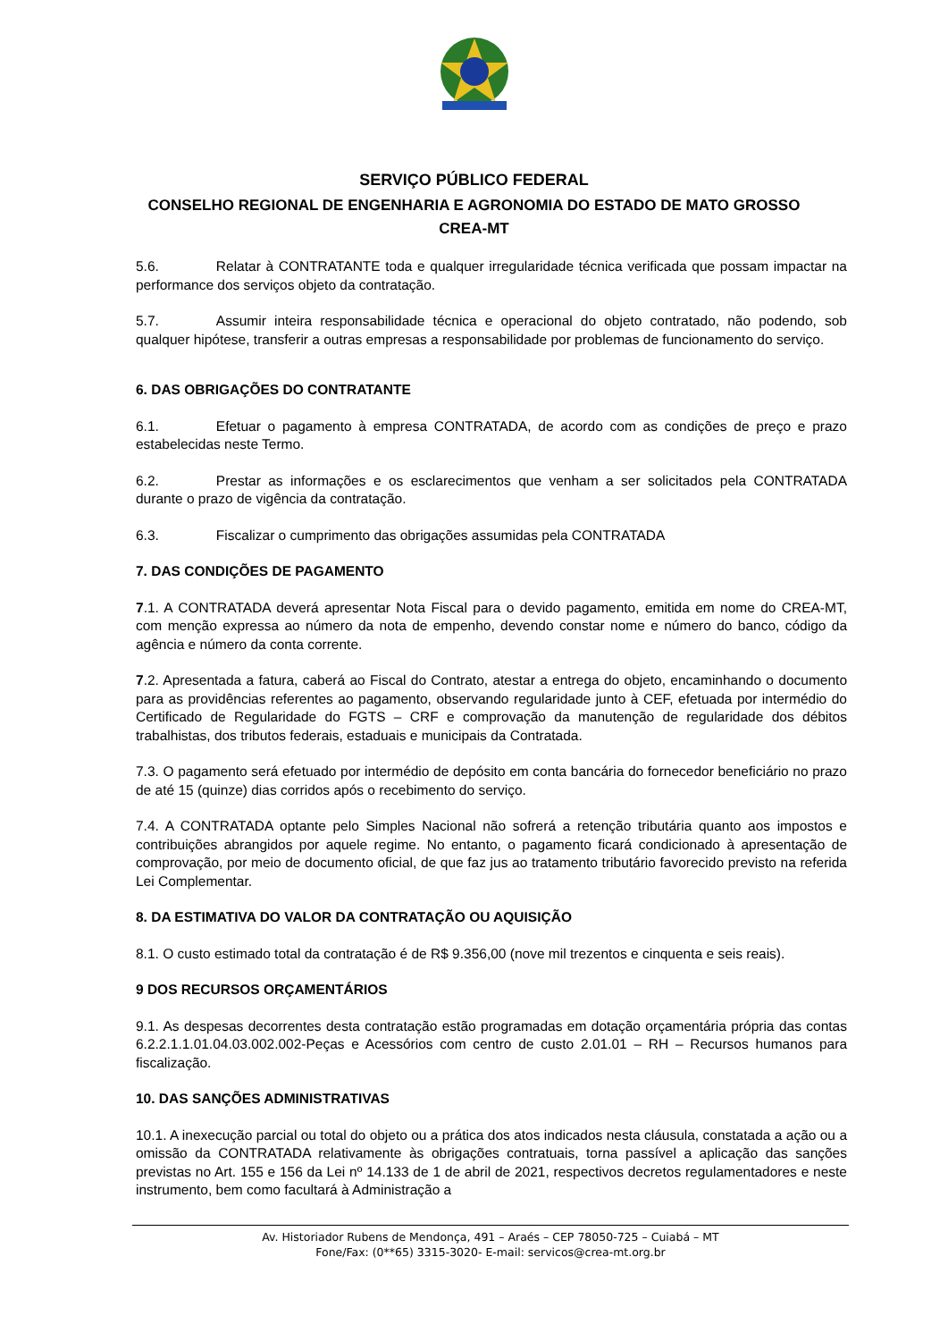SERVIÇO PÚBLICO FEDERAL
CONSELHO REGIONAL DE ENGENHARIA E AGRONOMIA DO ESTADO DE MATO GROSSO
CREA-MT
5.6. Relatar à CONTRATANTE toda e qualquer irregularidade técnica verificada que possam impactar na performance dos serviços objeto da contratação.
5.7. Assumir inteira responsabilidade técnica e operacional do objeto contratado, não podendo, sob qualquer hipótese, transferir a outras empresas a responsabilidade por problemas de funcionamento do serviço.
6. DAS OBRIGAÇÕES DO CONTRATANTE
6.1. Efetuar o pagamento à empresa CONTRATADA, de acordo com as condições de preço e prazo estabelecidas neste Termo.
6.2. Prestar as informações e os esclarecimentos que venham a ser solicitados pela CONTRATADA durante o prazo de vigência da contratação.
6.3. Fiscalizar o cumprimento das obrigações assumidas pela CONTRATADA
7. DAS CONDIÇÕES DE PAGAMENTO
7.1. A CONTRATADA deverá apresentar Nota Fiscal para o devido pagamento, emitida em nome do CREA-MT, com menção expressa ao número da nota de empenho, devendo constar nome e número do banco, código da agência e número da conta corrente.
7.2. Apresentada a fatura, caberá ao Fiscal do Contrato, atestar a entrega do objeto, encaminhando o documento para as providências referentes ao pagamento, observando regularidade junto à CEF, efetuada por intermédio do Certificado de Regularidade do FGTS – CRF e comprovação da manutenção de regularidade dos débitos trabalhistas, dos tributos federais, estaduais e municipais da Contratada.
7.3. O pagamento será efetuado por intermédio de depósito em conta bancária do fornecedor beneficiário no prazo de até 15 (quinze) dias corridos após o recebimento do serviço.
7.4. A CONTRATADA optante pelo Simples Nacional não sofrerá a retenção tributária quanto aos impostos e contribuições abrangidos por aquele regime. No entanto, o pagamento ficará condicionado à apresentação de comprovação, por meio de documento oficial, de que faz jus ao tratamento tributário favorecido previsto na referida Lei Complementar.
8. DA ESTIMATIVA DO VALOR DA CONTRATAÇÃO OU AQUISIÇÃO
8.1. O custo estimado total da contratação é de R$ 9.356,00 (nove mil trezentos e cinquenta e seis reais).
9 DOS RECURSOS ORÇAMENTÁRIOS
9.1. As despesas decorrentes desta contratação estão programadas em dotação orçamentária própria das contas 6.2.2.1.1.01.04.03.002.002-Peças e Acessórios com centro de custo 2.01.01 – RH – Recursos humanos para fiscalização.
10. DAS SANÇÕES ADMINISTRATIVAS
10.1. A inexecução parcial ou total do objeto ou a prática dos atos indicados nesta cláusula, constatada a ação ou a omissão da CONTRATADA relativamente às obrigações contratuais, torna passível a aplicação das sanções previstas no Art. 155 e 156 da Lei nº 14.133 de 1 de abril de 2021, respectivos decretos regulamentadores e neste instrumento, bem como facultará à Administração a
Av. Historiador Rubens de Mendonça, 491 – Araés – CEP 78050-725 – Cuiabá – MT
Fone/Fax: (0**65) 3315-3020- E-mail: servicos@crea-mt.org.br